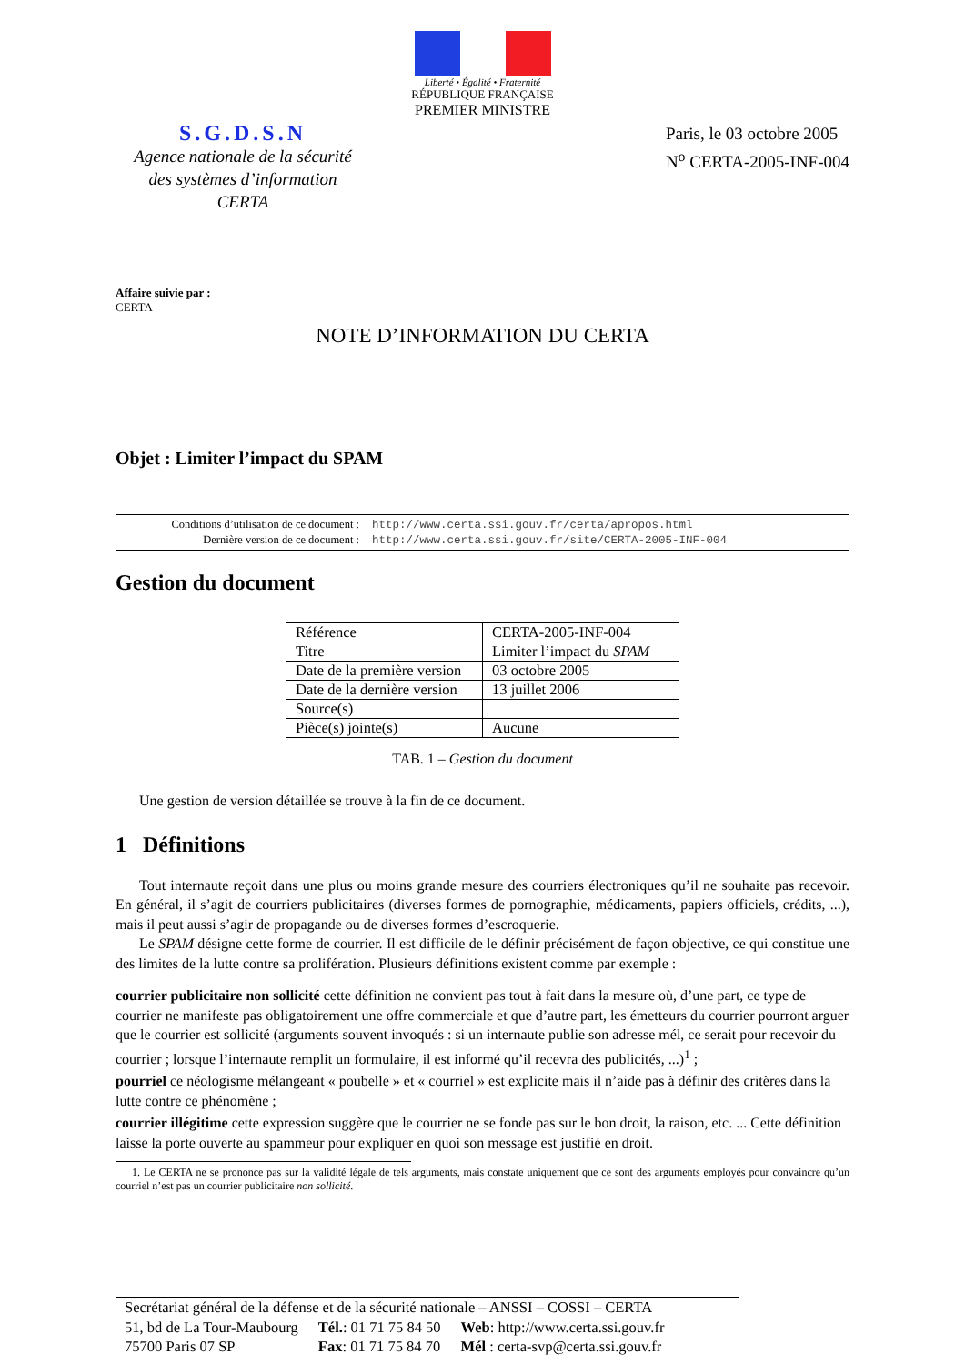Liberté • Égalité • Fraternité
RÉPUBLIQUE FRANÇAISE
PREMIER MINISTRE
S.G.D.S.N
Agence nationale de la sécurité
des systèmes d’information
CERTA
Paris, le 03 octobre 2005
N<sup>o</sup> CERTA-2005-INF-004
Affaire suivie par :
CERTA
NOTE D’INFORMATION DU CERTA
Objet : Limiter l’impact du SPAM
| Conditions d’utilisation de ce document : | http://www.certa.ssi.gouv.fr/certa/apropos.html |
| Dernière version de ce document : | http://www.certa.ssi.gouv.fr/site/CERTA-2005-INF-004 |
Gestion du document
| Référence | CERTA-2005-INF-004 |
| Titre | Limiter l’impact du SPAM |
| Date de la première version | 03 octobre 2005 |
| Date de la dernière version | 13 juillet 2006 |
| Source(s) | |
| Pièce(s) jointe(s) | Aucune |
TAB. 1 – Gestion du document
Une gestion de version détaillée se trouve à la fin de ce document.
1 Définitions
Tout internaute reçoit dans une plus ou moins grande mesure des courriers électroniques qu’il ne souhaite pas recevoir. En général, il s’agit de courriers publicitaires (diverses formes de pornographie, médicaments, papiers officiels, crédits, ...), mais il peut aussi s’agir de propagande ou de diverses formes d’escroquerie.
Le SPAM désigne cette forme de courrier. Il est difficile de le définir précisément de façon objective, ce qui constitue une des limites de la lutte contre sa prolifération. Plusieurs définitions existent comme par exemple :
courrier publicitaire non sollicité
cette définition ne convient pas tout à fait dans la mesure où, d’une part, ce type de courrier ne manifeste pas obligatoirement une offre commerciale et que d’autre part, les émetteurs du courrier pourront arguer que le courrier est sollicité (arguments souvent invoqués : si un internaute publie son adresse mél, ce serait pour recevoir du courrier ; lorsque l’internaute remplit un formulaire, il est informé qu’il recevra des publicités, ...)<sup>1</sup> ;
pourriel
ce néologisme mélangeant « poubelle » et « courriel » est explicite mais il n’aide pas à définir des critères dans la lutte contre ce phénomène ;
courrier illégitime
cette expression suggère que le courrier ne se fonde pas sur le bon droit, la raison, etc. ... Cette définition laisse la porte ouverte au spammeur pour expliquer en quoi son message est justifié en droit.
1. Le CERTA ne se prononce pas sur la validité légale de tels arguments, mais constate uniquement que ce sont des arguments employés pour convaincre qu’un courriel n’est pas un courrier publicitaire non sollicité.
Secrétariat général de la défense et de la sécurité nationale – ANSSI – COSSI – CERTA
| 51, bd de La Tour-Maubourg | Tél. : 01 71 75 84 50 | Web : http://www.certa.ssi.gouv.fr |
| 75700 Paris 07 SP | Fax : 01 71 75 84 70 | Mél : certa-svp@certa.ssi.gouv.fr |